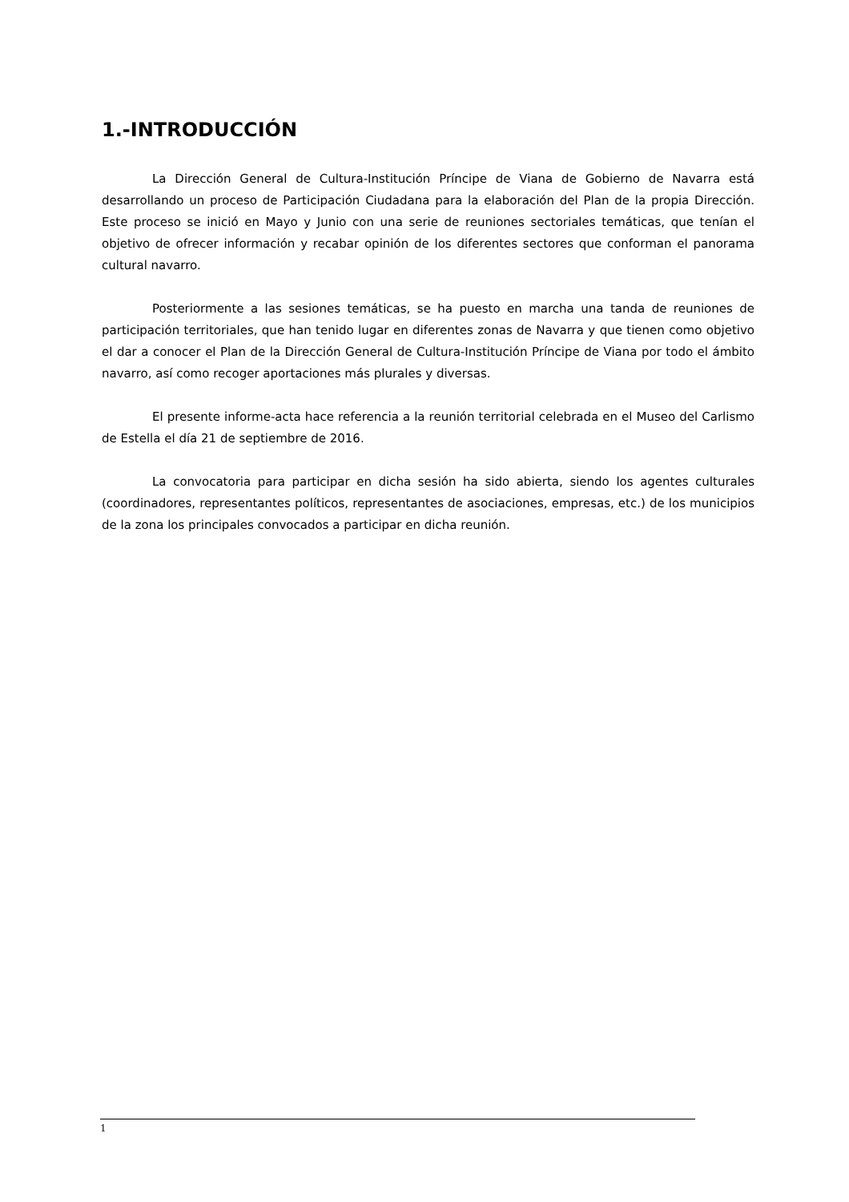1.-INTRODUCCIÓN
La Dirección General de Cultura-Institución Príncipe de Viana de Gobierno de Navarra está desarrollando un proceso de Participación Ciudadana para la elaboración del Plan de la propia Dirección. Este proceso se inició en Mayo y Junio con una serie de reuniones sectoriales temáticas, que tenían el objetivo de ofrecer información y recabar opinión de los diferentes sectores que conforman el panorama cultural navarro.
Posteriormente a las sesiones temáticas, se ha puesto en marcha una tanda de reuniones de participación territoriales, que han tenido lugar en diferentes zonas de Navarra y que tienen como objetivo el dar a conocer el Plan de la Dirección General de Cultura-Institución Príncipe de Viana por todo el ámbito navarro, así como recoger aportaciones más plurales y diversas.
El presente informe-acta hace referencia a la reunión territorial celebrada en el Museo del Carlismo de Estella el día 21 de septiembre de 2016.
La convocatoria para participar en dicha sesión ha sido abierta, siendo los agentes culturales (coordinadores, representantes políticos, representantes de asociaciones, empresas, etc.) de los municipios de la zona los principales convocados a participar en dicha reunión.
1